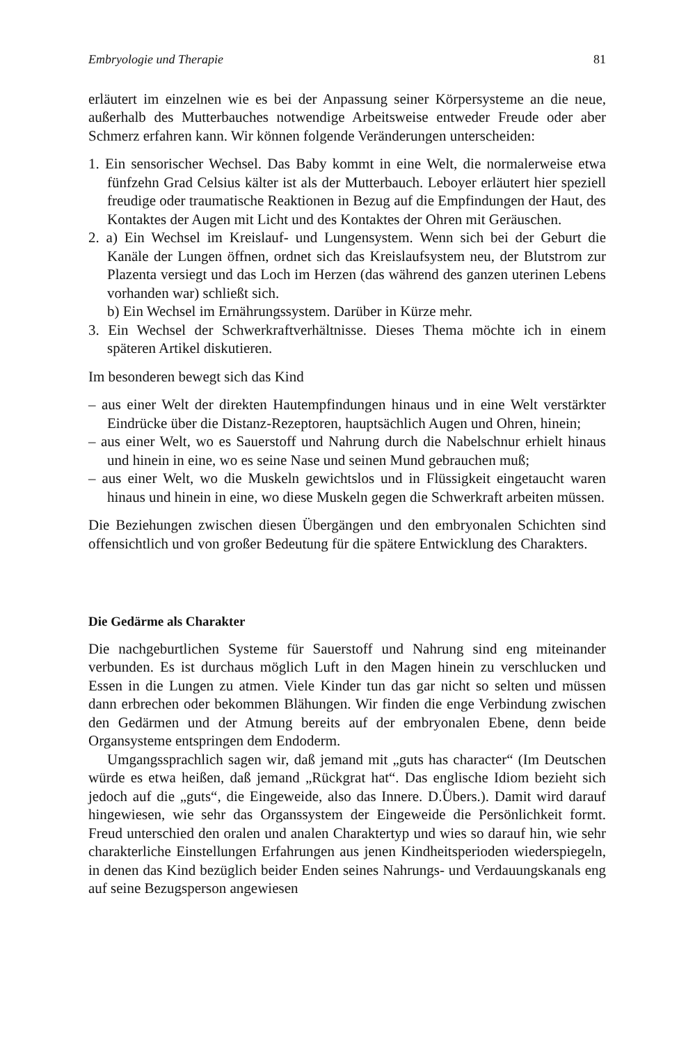Embryologie und Therapie 81
erläutert im einzelnen wie es bei der Anpassung seiner Körpersysteme an die neue, außerhalb des Mutterbauches notwendige Arbeitsweise entweder Freude oder aber Schmerz erfahren kann. Wir können folgende Veränderungen unterscheiden:
1. Ein sensorischer Wechsel. Das Baby kommt in eine Welt, die normalerweise etwa fünfzehn Grad Celsius kälter ist als der Mutterbauch. Leboyer erläutert hier speziell freudige oder traumatische Reaktionen in Bezug auf die Empfindungen der Haut, des Kontaktes der Augen mit Licht und des Kontaktes der Ohren mit Geräuschen.
2. a) Ein Wechsel im Kreislauf- und Lungensystem. Wenn sich bei der Geburt die Kanäle der Lungen öffnen, ordnet sich das Kreislaufsystem neu, der Blutstrom zur Plazenta versiegt und das Loch im Herzen (das während des ganzen uterinen Lebens vorhanden war) schließt sich.
b) Ein Wechsel im Ernährungssystem. Darüber in Kürze mehr.
3. Ein Wechsel der Schwerkraftverhältnisse. Dieses Thema möchte ich in einem späteren Artikel diskutieren.
Im besonderen bewegt sich das Kind
– aus einer Welt der direkten Hautempfindungen hinaus und in eine Welt verstärkter Eindrücke über die Distanz-Rezeptoren, hauptsächlich Augen und Ohren, hinein;
– aus einer Welt, wo es Sauerstoff und Nahrung durch die Nabelschnur erhielt hinaus und hinein in eine, wo es seine Nase und seinen Mund gebrauchen muß;
– aus einer Welt, wo die Muskeln gewichtslos und in Flüssigkeit eingetaucht waren hinaus und hinein in eine, wo diese Muskeln gegen die Schwerkraft arbeiten müssen.
Die Beziehungen zwischen diesen Übergängen und den embryonalen Schichten sind offensichtlich und von großer Bedeutung für die spätere Entwicklung des Charakters.
Die Gedärme als Charakter
Die nachgeburtlichen Systeme für Sauerstoff und Nahrung sind eng miteinander verbunden. Es ist durchaus möglich Luft in den Magen hinein zu verschlucken und Essen in die Lungen zu atmen. Viele Kinder tun das gar nicht so selten und müssen dann erbrechen oder bekommen Blähungen. Wir finden die enge Verbindung zwischen den Gedärmen und der Atmung bereits auf der embryonalen Ebene, denn beide Organsysteme entspringen dem Endoderm.
Umgangssprachlich sagen wir, daß jemand mit „guts has character“ (Im Deutschen würde es etwa heißen, daß jemand „Rückgrat hat“. Das englische Idiom bezieht sich jedoch auf die „guts“, die Eingeweide, also das Innere. D.Übers.). Damit wird darauf hingewiesen, wie sehr das Organssystem der Eingeweide die Persönlichkeit formt. Freud unterschied den oralen und analen Charaktertyp und wies so darauf hin, wie sehr charakterliche Einstellungen Erfahrungen aus jenen Kindheitsperioden wiederspiegeln, in denen das Kind bezüglich beider Enden seines Nahrungs- und Verdauungskanals eng auf seine Bezugsperson angewiesen